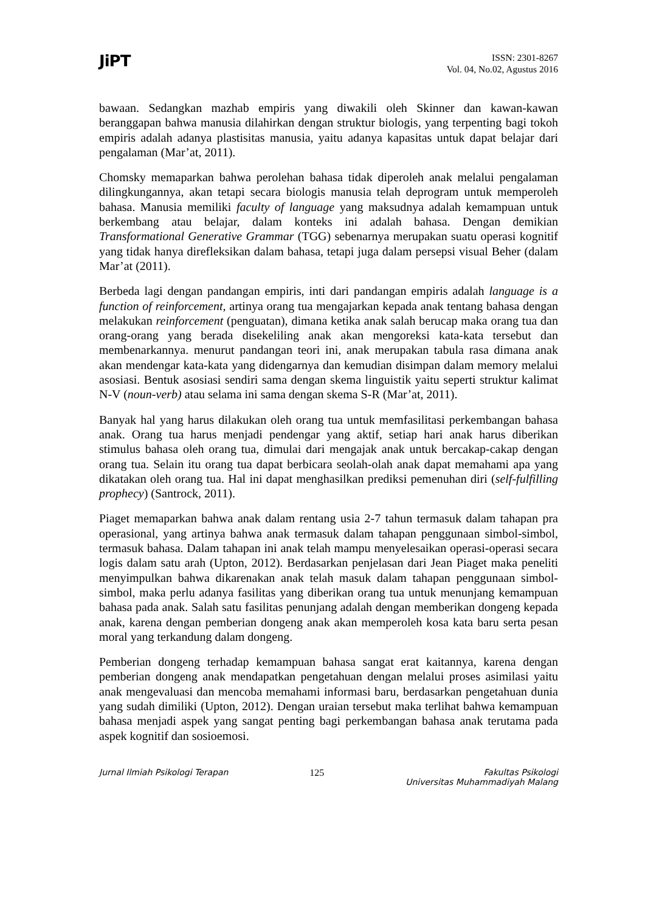JiPT
ISSN: 2301-8267
Vol. 04, No.02, Agustus 2016
bawaan. Sedangkan mazhab empiris yang diwakili oleh Skinner dan kawan-kawan beranggapan bahwa manusia dilahirkan dengan struktur biologis, yang terpenting bagi tokoh empiris adalah adanya plastisitas manusia, yaitu adanya kapasitas untuk dapat belajar dari pengalaman (Mar’at, 2011).
Chomsky memaparkan bahwa perolehan bahasa tidak diperoleh anak melalui pengalaman dilingkungannya, akan tetapi secara biologis manusia telah deprogram untuk memperoleh bahasa. Manusia memiliki faculty of language yang maksudnya adalah kemampuan untuk berkembang atau belajar, dalam konteks ini adalah bahasa. Dengan demikian Transformational Generative Grammar (TGG) sebenarnya merupakan suatu operasi kognitif yang tidak hanya direfleksikan dalam bahasa, tetapi juga dalam persepsi visual Beher (dalam Mar’at (2011).
Berbeda lagi dengan pandangan empiris, inti dari pandangan empiris adalah language is a function of reinforcement, artinya orang tua mengajarkan kepada anak tentang bahasa dengan melakukan reinforcement (penguatan), dimana ketika anak salah berucap maka orang tua dan orang-orang yang berada disekeliling anak akan mengoreksi kata-kata tersebut dan membenarkannya. menurut pandangan teori ini, anak merupakan tabula rasa dimana anak akan mendengar kata-kata yang didengarnya dan kemudian disimpan dalam memory melalui asosiasi. Bentuk asosiasi sendiri sama dengan skema linguistik yaitu seperti struktur kalimat N-V (noun-verb) atau selama ini sama dengan skema S-R (Mar’at, 2011).
Banyak hal yang harus dilakukan oleh orang tua untuk memfasilitasi perkembangan bahasa anak. Orang tua harus menjadi pendengar yang aktif, setiap hari anak harus diberikan stimulus bahasa oleh orang tua, dimulai dari mengajak anak untuk bercakap-cakap dengan orang tua. Selain itu orang tua dapat berbicara seolah-olah anak dapat memahami apa yang dikatakan oleh orang tua. Hal ini dapat menghasilkan prediksi pemenuhan diri (self-fulfilling prophecy) (Santrock, 2011).
Piaget memaparkan bahwa anak dalam rentang usia 2-7 tahun termasuk dalam tahapan pra operasional, yang artinya bahwa anak termasuk dalam tahapan penggunaan simbol-simbol, termasuk bahasa. Dalam tahapan ini anak telah mampu menyelesaikan operasi-operasi secara logis dalam satu arah (Upton, 2012). Berdasarkan penjelasan dari Jean Piaget maka peneliti menyimpulkan bahwa dikarenakan anak telah masuk dalam tahapan penggunaan simbol-simbol, maka perlu adanya fasilitas yang diberikan orang tua untuk menunjang kemampuan bahasa pada anak. Salah satu fasilitas penunjang adalah dengan memberikan dongeng kepada anak, karena dengan pemberian dongeng anak akan memperoleh kosa kata baru serta pesan moral yang terkandung dalam dongeng.
Pemberian dongeng terhadap kemampuan bahasa sangat erat kaitannya, karena dengan pemberian dongeng anak mendapatkan pengetahuan dengan melalui proses asimilasi yaitu anak mengevaluasi dan mencoba memahami informasi baru, berdasarkan pengetahuan dunia yang sudah dimiliki (Upton, 2012). Dengan uraian tersebut maka terlihat bahwa kemampuan bahasa menjadi aspek yang sangat penting bagi perkembangan bahasa anak terutama pada aspek kognitif dan sosioemosi.
Jurnal Ilmiah Psikologi Terapan 125 Fakultas Psikologi
Universitas Muhammadiyah Malang